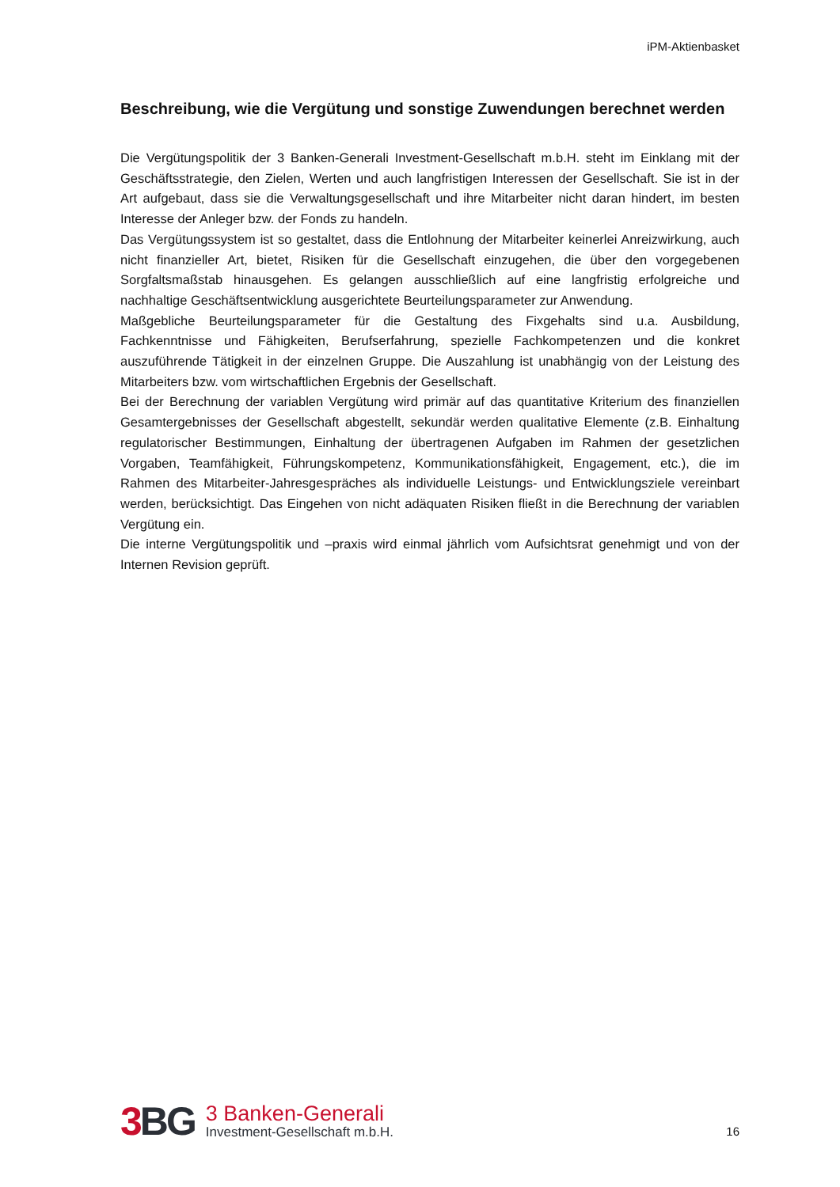iPM-Aktienbasket
Beschreibung, wie die Vergütung und sonstige Zuwendungen berechnet werden
Die Vergütungspolitik der 3 Banken-Generali Investment-Gesellschaft m.b.H. steht im Einklang mit der Geschäftsstrategie, den Zielen, Werten und auch langfristigen Interessen der Gesellschaft. Sie ist in der Art aufgebaut, dass sie die Verwaltungsgesellschaft und ihre Mitarbeiter nicht daran hindert, im besten Interesse der Anleger bzw. der Fonds zu handeln.
Das Vergütungssystem ist so gestaltet, dass die Entlohnung der Mitarbeiter keinerlei Anreizwirkung, auch nicht finanzieller Art, bietet, Risiken für die Gesellschaft einzugehen, die über den vorgegebenen Sorgfaltsmaßstab hinausgehen. Es gelangen ausschließlich auf eine langfristig erfolgreiche und nachhaltige Geschäftsentwicklung ausgerichtete Beurteilungsparameter zur Anwendung.
Maßgebliche Beurteilungsparameter für die Gestaltung des Fixgehalts sind u.a. Ausbildung, Fachkenntnisse und Fähigkeiten, Berufserfahrung, spezielle Fachkompetenzen und die konkret auszuführende Tätigkeit in der einzelnen Gruppe. Die Auszahlung ist unabhängig von der Leistung des Mitarbeiters bzw. vom wirtschaftlichen Ergebnis der Gesellschaft.
Bei der Berechnung der variablen Vergütung wird primär auf das quantitative Kriterium des finanziellen Gesamtergebnisses der Gesellschaft abgestellt, sekundär werden qualitative Elemente (z.B. Einhaltung regulatorischer Bestimmungen, Einhaltung der übertragenen Aufgaben im Rahmen der gesetzlichen Vorgaben, Teamfähigkeit, Führungskompetenz, Kommunikationsfähigkeit, Engagement, etc.), die im Rahmen des Mitarbeiter-Jahresgespräches als individuelle Leistungs- und Entwicklungsziele vereinbart werden, berücksichtigt. Das Eingehen von nicht adäquaten Risiken fließt in die Berechnung der variablen Vergütung ein.
Die interne Vergütungspolitik und –praxis wird einmal jährlich vom Aufsichtsrat genehmigt und von der Internen Revision geprüft.
3 BG
3 Banken-Generali
Investment-Gesellschaft m.b.H.
16